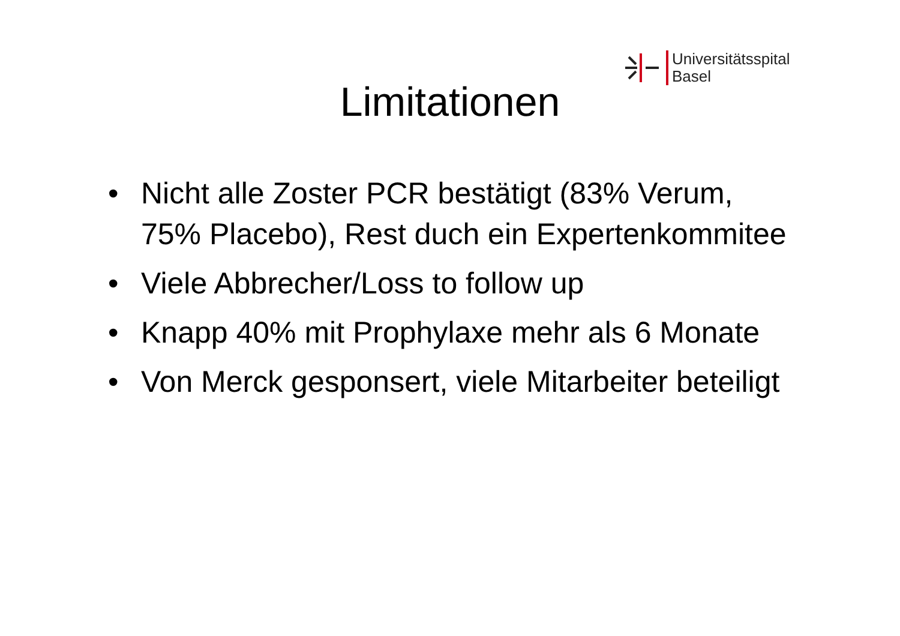Universitätsspital
Basel
Limitationen
• Nicht alle Zoster PCR bestätigt (83% Verum, 75% Placebo), Rest duch ein Expertenkommitee
• Viele Abbrecher/Loss to follow up
• Knapp 40% mit Prophylaxe mehr als 6 Monate
• Von Merck gesponsert, viele Mitarbeiter beteiligt